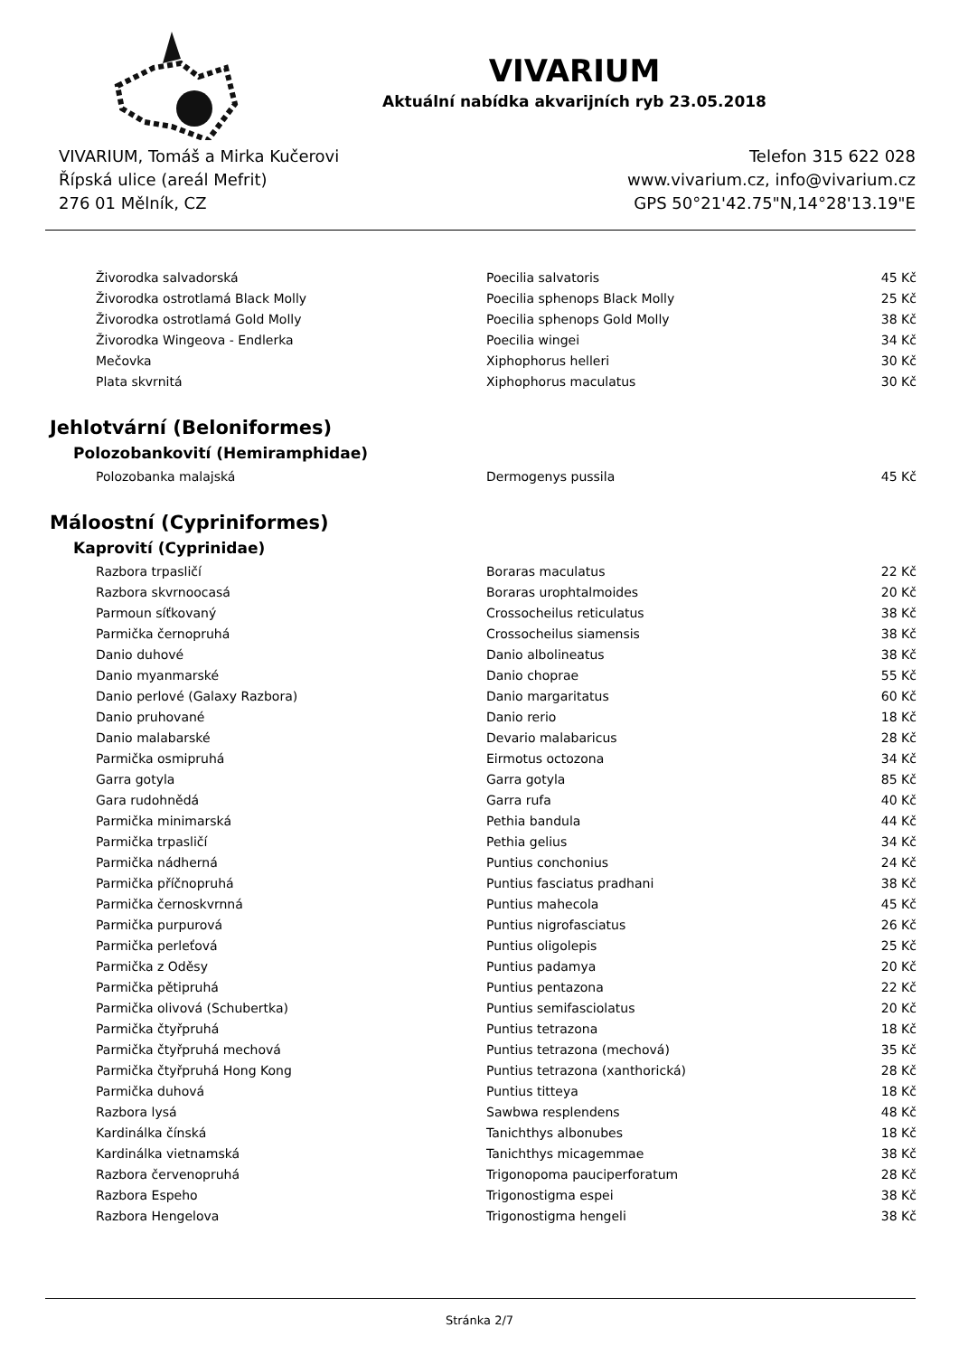VIVARIUM
Aktuální nabídka akvarijních ryb 23.05.2018
VIVARIUM, Tomáš a Mirka Kučerovi
Řípská ulice (areál Mefrit)
276 01 Mělník, CZ
Telefon 315 622 028
www.vivarium.cz, info@vivarium.cz
GPS 50°21'42.75"N,14°28'13.19"E
| Živorodka salvadorská | Poecilia salvatoris | 45 Kč |
| Živorodka ostrotlamá Black Molly | Poecilia sphenops Black Molly | 25 Kč |
| Živorodka ostrotlamá Gold Molly | Poecilia sphenops Gold Molly | 38 Kč |
| Živorodka Wingeova - Endlerka | Poecilia wingei | 34 Kč |
| Mečovka | Xiphophorus helleri | 30 Kč |
| Plata skvrnitá | Xiphophorus maculatus | 30 Kč |
Jehlotvární (Beloniformes)
Polozobankovití (Hemiramphidae)
| Polozobanka malajská | Dermogenys pussila | 45 Kč |
Máloostní (Cypriniformes)
Kaprovití (Cyprinidae)
| Razbora trpasličí | Boraras maculatus | 22 Kč |
| Razbora skvrnoocasá | Boraras urophtalmoides | 20 Kč |
| Parmoun síťkovaný | Crossocheilus reticulatus | 38 Kč |
| Parmička černopruhá | Crossocheilus siamensis | 38 Kč |
| Danio duhové | Danio albolineatus | 38 Kč |
| Danio myanmarské | Danio choprae | 55 Kč |
| Danio perlové (Galaxy Razbora) | Danio margaritatus | 60 Kč |
| Danio pruhované | Danio rerio | 18 Kč |
| Danio malabarské | Devario malabaricus | 28 Kč |
| Parmička osmipruhá | Eirmotus octozona | 34 Kč |
| Garra gotyla | Garra gotyla | 85 Kč |
| Gara rudohnědá | Garra rufa | 40 Kč |
| Parmička minimarská | Pethia bandula | 44 Kč |
| Parmička trpasličí | Pethia gelius | 34 Kč |
| Parmička nádherná | Puntius conchonius | 24 Kč |
| Parmička příčnopruhá | Puntius fasciatus pradhani | 38 Kč |
| Parmička černoskvrnná | Puntius mahecola | 45 Kč |
| Parmička purpurová | Puntius nigrofasciatus | 26 Kč |
| Parmička perleťová | Puntius oligolepis | 25 Kč |
| Parmička z Oděsy | Puntius padamya | 20 Kč |
| Parmička pětipruhá | Puntius pentazona | 22 Kč |
| Parmička olivová (Schubertka) | Puntius semifasciolatus | 20 Kč |
| Parmička čtyřpruhá | Puntius tetrazona | 18 Kč |
| Parmička čtyřpruhá mechová | Puntius tetrazona (mechová) | 35 Kč |
| Parmička čtyřpruhá Hong Kong | Puntius tetrazona (xanthorická) | 28 Kč |
| Parmička duhová | Puntius titteya | 18 Kč |
| Razbora lysá | Sawbwa resplendens | 48 Kč |
| Kardinálka čínská | Tanichthys albonubes | 18 Kč |
| Kardinálka vietnamská | Tanichthys micagemmae | 38 Kč |
| Razbora červenopruhá | Trigonopoma pauciperforatum | 28 Kč |
| Razbora Espeho | Trigonostigma espei | 38 Kč |
| Razbora Hengelova | Trigonostigma hengeli | 38 Kč |
Stránka 2/7